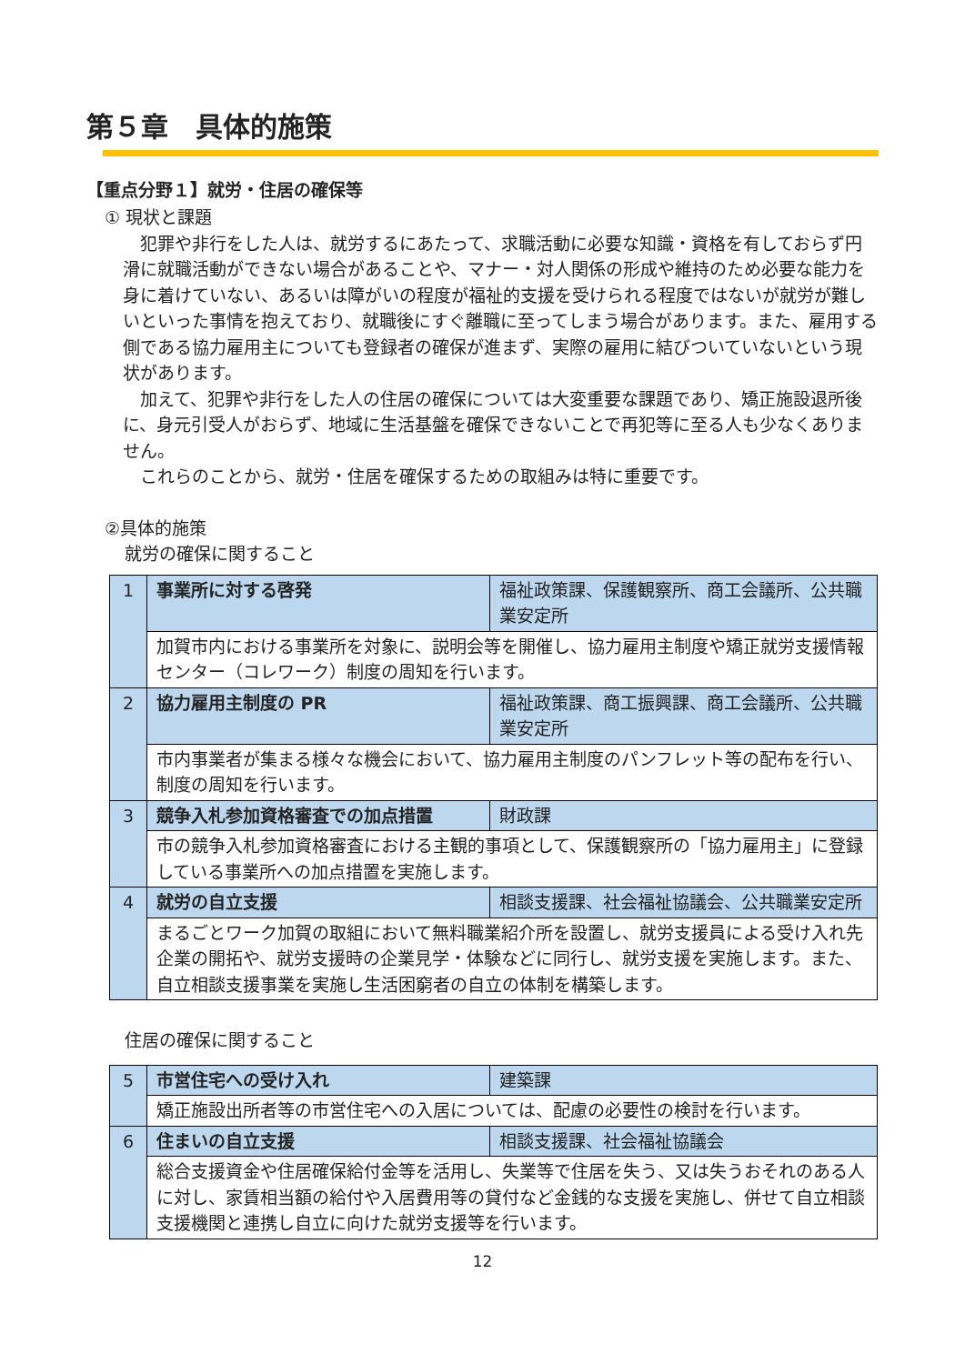第５章　具体的施策
【重点分野１】就労・住居の確保等
① 現状と課題
　犯罪や非行をした人は、就労するにあたって、求職活動に必要な知識・資格を有しておらず円滑に就職活動ができない場合があることや、マナー・対人関係の形成や維持のため必要な能力を身に着けていない、あるいは障がいの程度が福祉的支援を受けられる程度ではないが就労が難しいといった事情を抱えており、就職後にすぐ離職に至ってしまう場合があります。また、雇用する側である協力雇用主についても登録者の確保が進まず、実際の雇用に結びついていないという現状があります。
　加えて、犯罪や非行をした人の住居の確保については大変重要な課題であり、矯正施設退所後に、身元引受人がおらず、地域に生活基盤を確保できないことで再犯等に至る人も少なくありません。
　これらのことから、就労・住居を確保するための取組みは特に重要です。
②具体的施策
就労の確保に関すること
| 1 | 事業所に対する啓発 | 福祉政策課、保護観察所、商工会議所、公共職業安定所 |
| | 加賀市内における事業所を対象に、説明会等を開催し、協力雇用主制度や矯正就労支援情報センター（コレワーク）制度の周知を行います。 | |
| 2 | 協力雇用主制度の PR | 福祉政策課、商工振興課、商工会議所、公共職業安定所 |
| | 市内事業者が集まる様々な機会において、協力雇用主制度のパンフレット等の配布を行い、制度の周知を行います。 | |
| 3 | 競争入札参加資格審査での加点措置 | 財政課 |
| | 市の競争入札参加資格審査における主観的事項として、保護観察所の「協力雇用主」に登録している事業所への加点措置を実施します。 | |
| 4 | 就労の自立支援 | 相談支援課、社会福祉協議会、公共職業安定所 |
| | まるごとワーク加賀の取組において無料職業紹介所を設置し、就労支援員による受け入れ先企業の開拓や、就労支援時の企業見学・体験などに同行し、就労支援を実施します。また、自立相談支援事業を実施し生活困窮者の自立の体制を構築します。 | |
住居の確保に関すること
| 5 | 市営住宅への受け入れ | 建築課 |
| | 矯正施設出所者等の市営住宅への入居については、配慮の必要性の検討を行います。 | |
| 6 | 住まいの自立支援 | 相談支援課、社会福祉協議会 |
| | 総合支援資金や住居確保給付金等を活用し、失業等で住居を失う、又は失うおそれのある人に対し、家賃相当額の給付や入居費用等の貸付など金銭的な支援を実施し、併せて自立相談支援機関と連携し自立に向けた就労支援等を行います。 | |
12